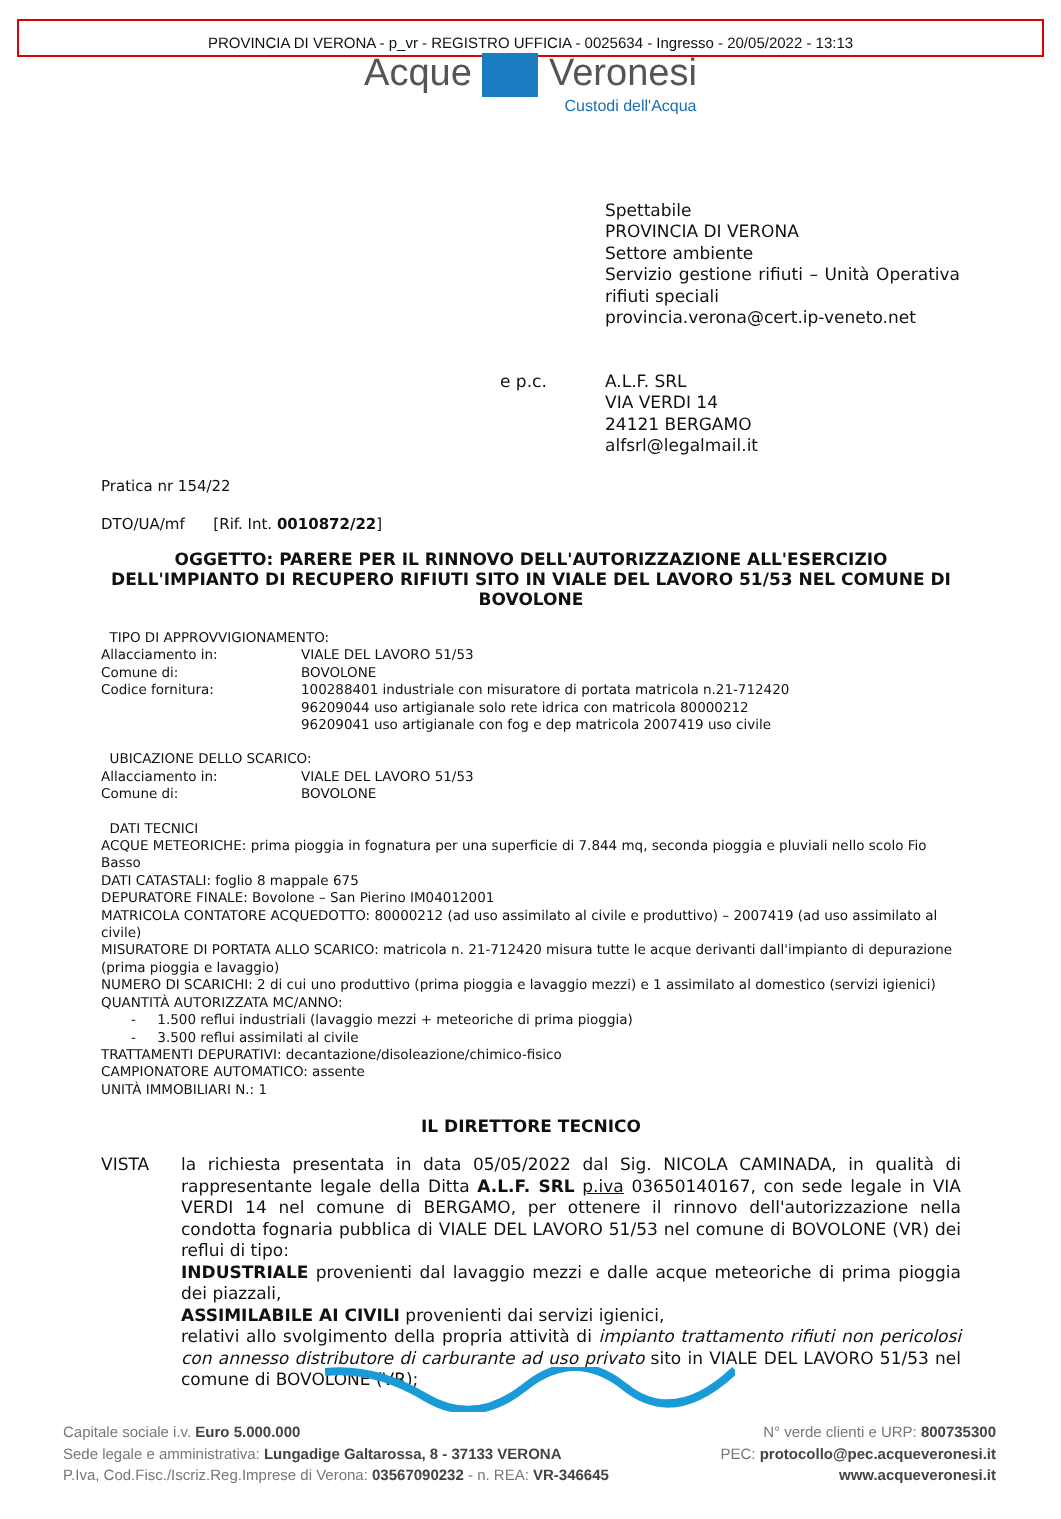PROVINCIA DI VERONA - p_vr - REGISTRO UFFICIA - 0025634 - Ingresso - 20/05/2022 - 13:13
Acque Veronesi
Custodi dell'Acqua
Spettabile
PROVINCIA DI VERONA
Settore ambiente
Servizio gestione rifiuti – Unità Operativa rifiuti speciali
provincia.verona@cert.ip-veneto.net
e p.c. A.L.F. SRL
VIA VERDI 14
24121 BERGAMO
alfsrl@legalmail.it
Pratica nr 154/22
DTO/UA/mf [Rif. Int. 0010872/22]
OGGETTO: PARERE PER IL RINNOVO DELL'AUTORIZZAZIONE ALL'ESERCIZIO DELL'IMPIANTO DI RECUPERO RIFIUTI SITO IN VIALE DEL LAVORO 51/53 NEL COMUNE DI BOVOLONE
TIPO DI APPROVVIGIONAMENTO:
Allacciamento in:
VIALE DEL LAVORO 51/53
Comune di:
BOVOLONE
Codice fornitura:
100288401 industriale con misuratore di portata matricola n.21-712420
96209044 uso artigianale solo rete idrica con matricola 80000212
96209041 uso artigianale con fog e dep matricola 2007419 uso civile
UBICAZIONE DELLO SCARICO:
Allacciamento in:
VIALE DEL LAVORO 51/53
Comune di:
BOVOLONE
DATI TECNICI
ACQUE METEORICHE: prima pioggia in fognatura per una superficie di 7.844 mq, seconda pioggia e pluviali nello scolo Fio Basso
DATI CATASTALI: foglio 8 mappale 675
DEPURATORE FINALE: Bovolone – San Pierino IM04012001
MATRICOLA CONTATORE ACQUEDOTTO: 80000212 (ad uso assimilato al civile e produttivo) – 2007419 (ad uso assimilato al civile)
MISURATORE DI PORTATA ALLO SCARICO: matricola n. 21-712420 misura tutte le acque derivanti dall'impianto di depurazione (prima pioggia e lavaggio)
NUMERO DI SCARICHI: 2 di cui uno produttivo (prima pioggia e lavaggio mezzi) e 1 assimilato al domestico (servizi igienici)
QUANTITÀ AUTORIZZATA MC/ANNO:
- 1.500 reflui industriali (lavaggio mezzi + meteoriche di prima pioggia)
- 3.500 reflui assimilati al civile
TRATTAMENTI DEPURATIVI: decantazione/disoleazione/chimico-fisico
CAMPIONATORE AUTOMATICO: assente
UNITÀ IMMOBILIARI N.: 1
IL DIRETTORE TECNICO
VISTA la richiesta presentata in data 05/05/2022 dal Sig. NICOLA CAMINADA, in qualità di rappresentante legale della Ditta A.L.F. SRL p.iva 03650140167, con sede legale in VIA VERDI 14 nel comune di BERGAMO, per ottenere il rinnovo dell'autorizzazione nella condotta fognaria pubblica di VIALE DEL LAVORO 51/53 nel comune di BOVOLONE (VR) dei reflui di tipo:
INDUSTRIALE provenienti dal lavaggio mezzi e dalle acque meteoriche di prima pioggia dei piazzali,
ASSIMILABILE AI CIVILI provenienti dai servizi igienici,
relativi allo svolgimento della propria attività di impianto trattamento rifiuti non pericolosi con annesso distributore di carburante ad uso privato sito in VIALE DEL LAVORO 51/53 nel comune di BOVOLONE (VR);
Capitale sociale i.v. Euro 5.000.000
Sede legale e amministrativa: Lungadige Galtarossa, 8 - 37133 VERONA
P.Iva, Cod.Fisc./Iscriz.Reg.Imprese di Verona: 03567090232 - n. REA: VR-346645
N° verde clienti e URP: 800735300
PEC: protocollo@pec.acqueveronesi.it
www.acqueveronesi.it